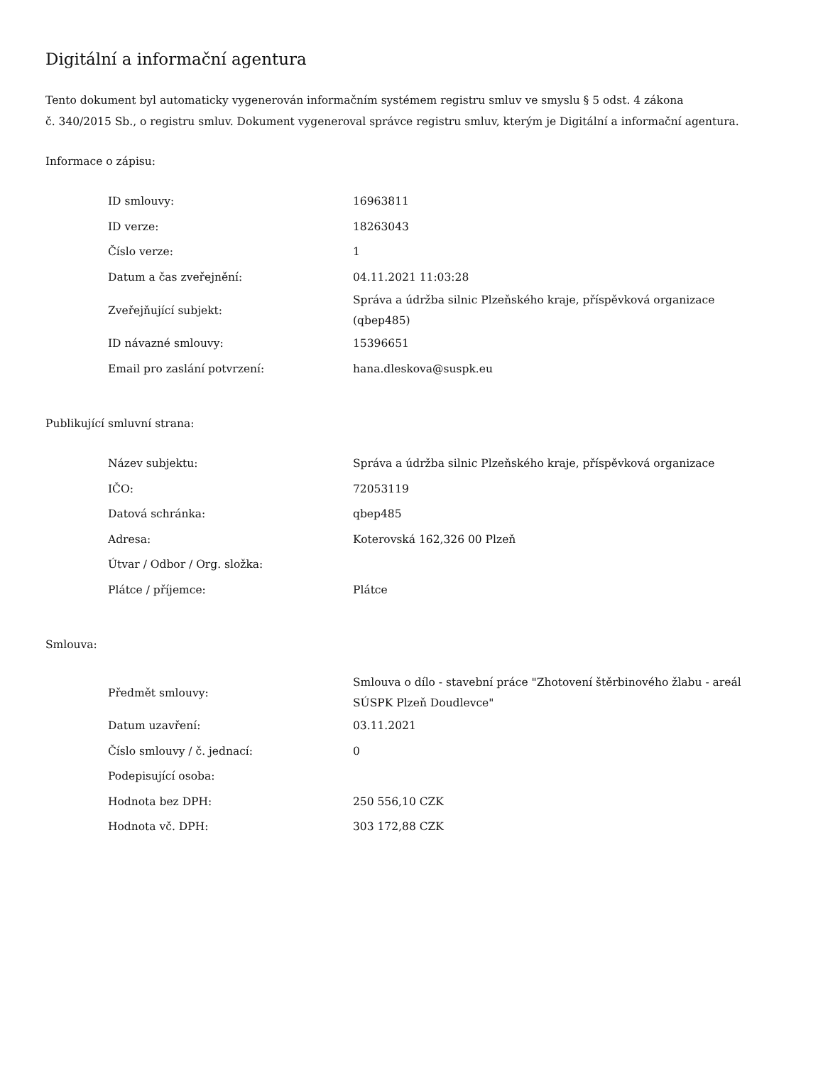Digitální a informační agentura
Tento dokument byl automaticky vygenerován informačním systémem registru smluv ve smyslu § 5 odst. 4 zákona
č. 340/2015 Sb., o registru smluv. Dokument vygeneroval správce registru smluv, kterým je Digitální a informační agentura.
Informace o zápisu:
| ID smlouvy: | 16963811 |
| ID verze: | 18263043 |
| Číslo verze: | 1 |
| Datum a čas zveřejnění: | 04.11.2021 11:03:28 |
| Zveřejňující subjekt: | Správa a údržba silnic Plzeňského kraje, příspěvková organizace (qbep485) |
| ID návazné smlouvy: | 15396651 |
| Email pro zaslání potvrzení: | hana.dleskova@suspk.eu |
Publikující smluvní strana:
| Název subjektu: | Správa a údržba silnic Plzeňského kraje, příspěvková organizace |
| IČO: | 72053119 |
| Datová schránka: | qbep485 |
| Adresa: | Koterovská 162,326 00 Plzeň |
| Útvar / Odbor / Org. složka: | |
| Plátce / příjemce: | Plátce |
Smlouva:
| Předmět smlouvy: | Smlouva o dílo - stavební práce "Zhotovení štěrbinového žlabu - areál SÚSPK Plzeň Doudlevce" |
| Datum uzavření: | 03.11.2021 |
| Číslo smlouvy / č. jednací: | 0 |
| Podepisující osoba: | |
| Hodnota bez DPH: | 250 556,10 CZK |
| Hodnota vč. DPH: | 303 172,88 CZK |